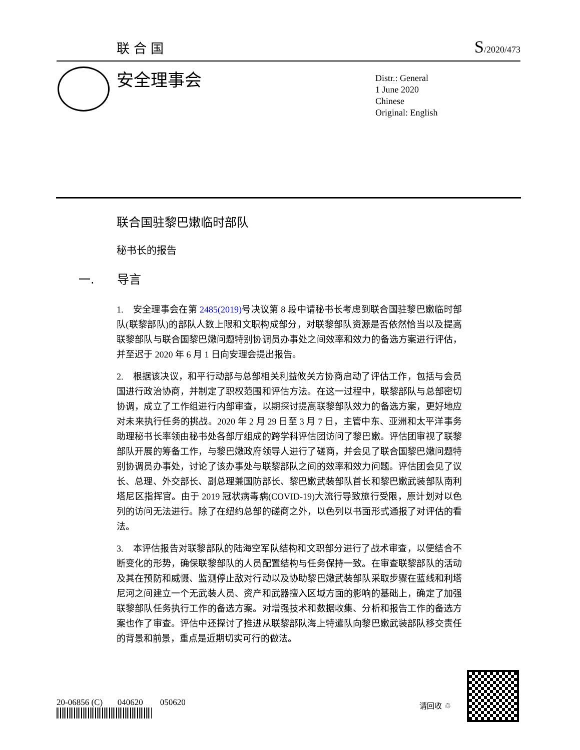联合国 S/2020/473
安全理事会
Distr.: General
1 June 2020
Chinese
Original: English
联合国驻黎巴嫩临时部队
秘书长的报告
一. 导言
1. 安全理事会在第 2485(2019) 号决议第 8 段中请秘书长考虑到联合国驻黎巴嫩临时部队(联黎部队)的部队人数上限和文职构成部分，对联黎部队资源是否依然恰当以及提高联黎部队与联合国黎巴嫩问题特别协调员办事处之间效率和效力的备选方案进行评估，并至迟于 2020 年 6 月 1 日向安理会提出报告。
2. 根据该决议，和平行动部与总部相关利益攸关方协商启动了评估工作，包括与会员国进行政治协商，并制定了职权范围和评估方法。在这一过程中，联黎部队与总部密切协调，成立了工作组进行内部审查，以期探讨提高联黎部队效力的备选方案，更好地应对未来执行任务的挑战。2020 年 2 月 29 日至 3 月 7 日，主管中东、亚洲和太平洋事务助理秘书长率领由秘书处各部厅组成的跨学科评估团访问了黎巴嫩。评估团审视了联黎部队开展的筹备工作，与黎巴嫩政府领导人进行了磋商，并会见了联合国黎巴嫩问题特别协调员办事处，讨论了该办事处与联黎部队之间的效率和效力问题。评估团会见了议长、总理、外交部长、副总理兼国防部长、黎巴嫩武装部队首长和黎巴嫩武装部队南利塔尼区指挥官。由于 2019 冠状病毒病(COVID-19)大流行导致旅行受限，原计划对以色列的访问无法进行。除了在纽约总部的磋商之外，以色列以书面形式通报了对评估的看法。
3. 本评估报告对联黎部队的陆海空军队结构和文职部分进行了战术审查，以便结合不断变化的形势，确保联黎部队的人员配置结构与任务保持一致。在审查联黎部队的活动及其在预防和威慑、监测停止敌对行动以及协助黎巴嫩武装部队采取步骤在蓝线和利塔尼河之间建立一个无武装人员、资产和武器擅入区域方面的影响的基础上，确定了加强联黎部队任务执行工作的备选方案。对增强技术和数据收集、分析和报告工作的备选方案也作了审查。评估中还探讨了推进从联黎部队海上特遣队向黎巴嫩武装部队移交责任的背景和前景，重点是近期切实可行的做法。
20-06856 (C) 040620 050620
请回收 ♲